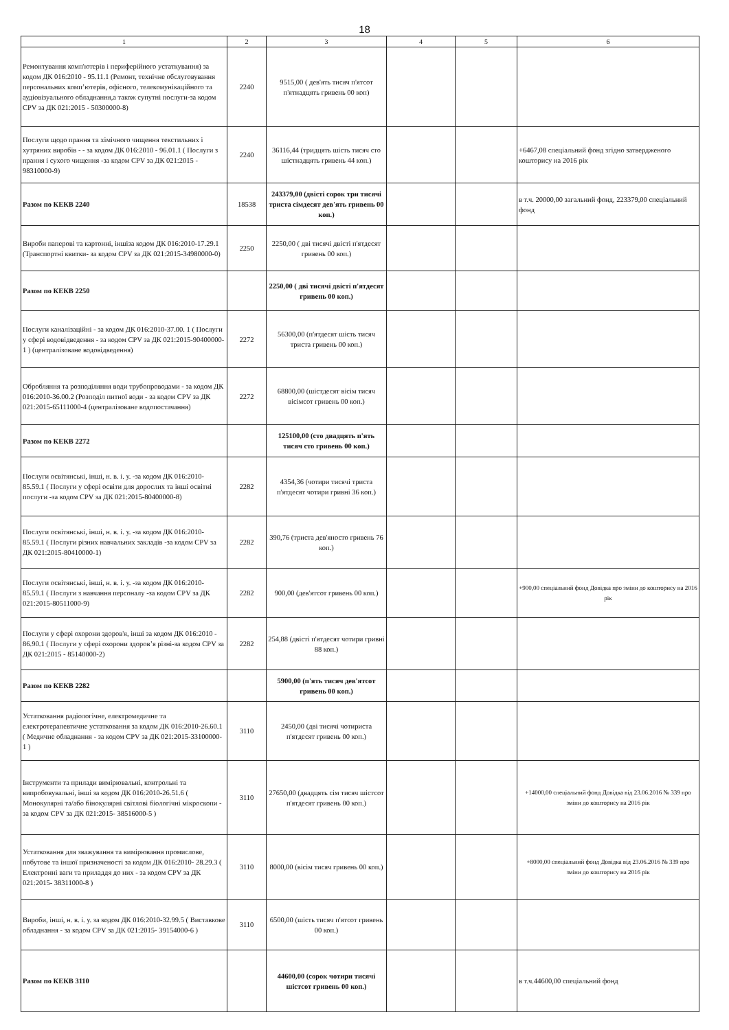18
| 1 | 2 | 3 | 4 | 5 | 6 |
| --- | --- | --- | --- | --- | --- |
| Ремонтування комп'ютерів і периферійного устаткування) за кодом ДК 016:2010 - 95.11.1 (Ремонт, технічне обслуговування персональних комп’ютерів, офісного, телекомунікаційного та аудіовізуального обладнання,а також супутні послуги-за кодом CPV за ДК 021:2015 - 50300000-8) | 2240 | 9515,00 ( дев'ять тисяч п'ятсот п'ятнадцять гривень 00 коп) | | | |
| Послуги щодо прання та хімічного чищення текстильних і хутряних виробів - - за кодом ДК 016:2010 - 96.01.1 ( Послуги з прання і сухого чищення -за кодом CPV за ДК 021:2015 - 98310000-9) | 2240 | 36116,44 (тридцять шість тисяч сто шістнадцять гривень 44 коп.) | | | +6467,08 спеціальний фонд згідно затвердженого кошторису на 2016 рік |
| Разом по КЕКВ 2240 | 18538 | 243379,00 (двісті сорок три тисячі триста сімдесят дев'ять гривень 00 коп.) | | | в т.ч. 20000,00 загальний фонд, 223379,00 спеціальний фонд |
| Вироби паперові та картонні, іншіза кодом ДК 016:2010-17.29.1 (Транспортні квитки- за кодом CPV за ДК 021:2015-34980000-0) | 2250 | 2250,00 ( дві тисячі двісті п'ятдесят гривень 00 коп.) | | | |
| Разом по КЕКВ 2250 | | 2250,00 ( дві тисячі двісті п'ятдесят гривень 00 коп.) | | | |
| Послуги каналізаційні - за кодом ДК 016:2010-37.00. 1 ( Послуги у сфері водовідведення - за кодом CPV за ДК 021:2015-90400000-1 ) (централізоване водовідведення) | 2272 | 56300,00 (п'ятдесят шість тисяч триста гривень 00 коп.) | | | |
| Обробляння та розподіляння води трубопроводами - за кодом ДК 016:2010-36.00.2 (Розподіл питної води - за кодом CPV за ДК 021:2015-65111000-4 (централізоване водопостачання) | 2272 | 68800,00 (шістдесят вісім тисяч вісімсот гривень 00 коп.) | | | |
| Разом по КЕКВ 2272 | | 125100,00 (сто двадцять п'ять тисяч сто гривень 00 коп.) | | | |
| Послуги освітянські, інші, н. в. і. у. -за кодом ДК 016:2010- 85.59.1 ( Послуги у сфері освіти для дорослих та інші освітні послуги -за кодом CPV за ДК 021:2015-80400000-8) | 2282 | 4354,36 (чотири тисячі триста п'ятдесят чотири гривні 36 коп.) | | | |
| Послуги освітянські, інші, н. в. і. у. -за кодом ДК 016:2010- 85.59.1 ( Послуги різних навчальних закладів -за кодом CPV за ДК 021:2015-80410000-1) | 2282 | 390,76 (триста дев'яносто гривень 76 коп.) | | | |
| Послуги освітянські, інші, н. в. і. у. -за кодом ДК 016:2010- 85.59.1 ( Послуги з навчання персоналу -за кодом CPV за ДК 021:2015-80511000-9) | 2282 | 900,00 (дев'ятсот гривень 00 коп.) | | | +900,00 спеціальний фонд Довідка про зміни до кошторису на 2016 рік |
| Послуги у сфері охорони здоров'я, інші за кодом ДК 016:2010 - 86.90.1 ( Послуги у сфері охорони здоров’я різні-за кодом CPV за ДК 021:2015 - 85140000-2) | 2282 | 254,88 (двісті п'ятдесят чотири гривні 88 коп.) | | | |
| Разом по КЕКВ 2282 | | 5900,00 (п'ять тисяч дев'ятсот гривень 00 коп.) | | | |
| Устатковання радіологічне, електромедичне та електротерапевтичне устатковання за кодом ДК 016:2010-26.60.1 ( Медичне обладнання - за кодом CPV за ДК 021:2015-33100000-1 ) | 3110 | 2450,00 (дві тисячі чотириста п'ятдесят гривень 00 коп.) | | | |
| Інструменти та прилади вимірювальні, контрольні та випробовувальні, інші за кодом ДК 016:2010-26.51.6 ( Монокулярні та/або бінокулярні світлові біологічні мікроскопи - за кодом CPV за ДК 021:2015- 38516000-5 ) | 3110 | 27650,00 (двадцять сім тисяч шістсот п'ятдесят гривень 00 коп.) | | | +14000,00 спеціальний фонд Довідка від 23.06.2016 № 339 про зміни до кошторису на 2016 рік |
| Устатковання для зважування та вимірювання промислове, побутове та іншої призначеності за кодом ДК 016:2010- 28.29.3 ( Електронні ваги та приладдя до них - за кодом CPV за ДК 021:2015- 38311000-8 ) | 3110 | 8000,00 (вісім тисяч гривень 00 коп.) | | | +8000,00 спеціальний фонд Довідка від 23.06.2016 № 339 про зміни до кошторису на 2016 рік |
| Вироби, інші, н. в. і. у. за кодом ДК 016:2010-32.99.5 ( Виставкове обладнання - за кодом CPV за ДК 021:2015- 39154000-6 ) | 3110 | 6500,00 (шість тисяч п'ятсот гривень 00 коп.) | | | |
| Разом по КЕКВ 3110 | | 44600,00 (сорок чотири тисячі шістсот гривень 00 коп.) | | | в т.ч.44600,00 спеціальний фонд |